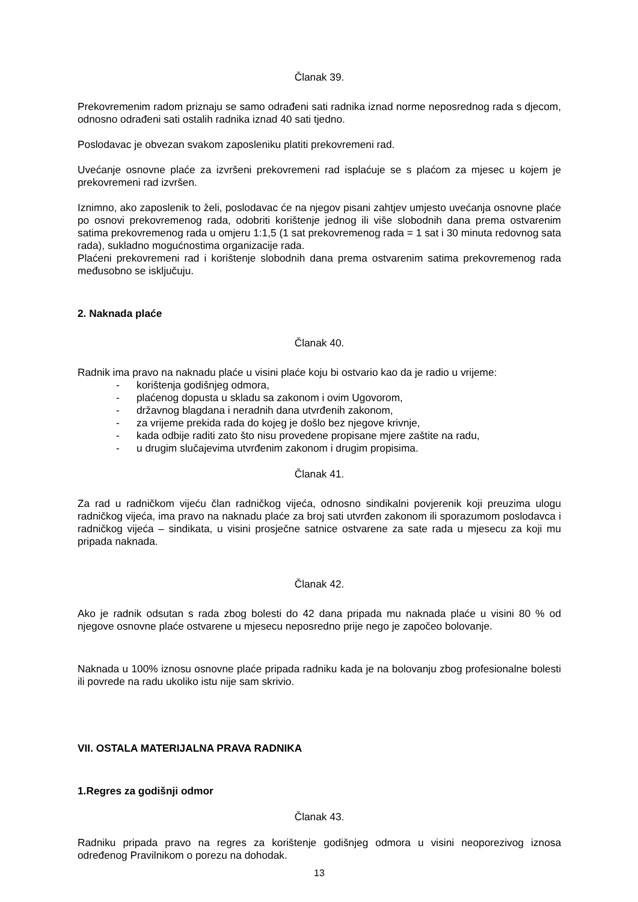Članak 39.
Prekovremenim radom priznaju se samo odrađeni sati radnika iznad norme neposrednog rada s djecom, odnosno odrađeni sati ostalih radnika iznad 40 sati tjedno.
Poslodavac je obvezan svakom zaposleniku platiti prekovremeni rad.
Uvećanje osnovne plaće za izvršeni prekovremeni rad isplaćuje se s plaćom za mjesec u kojem je prekovremeni rad izvršen.
Iznimno, ako zaposlenik to želi, poslodavac će na njegov pisani zahtjev umjesto uvećanja osnovne plaće po osnovi prekovremenog rada, odobriti korištenje jednog ili više slobodnih dana prema ostvarenim satima prekovremenog rada u omjeru 1:1,5 (1 sat prekovremenog rada = 1 sat i 30 minuta redovnog sata rada), sukladno mogućnostima organizacije rada.
Plaćeni prekovremeni rad i korištenje slobodnih dana prema ostvarenim satima prekovremenog rada međusobno se isključuju.
2. Naknada plaće
Članak 40.
Radnik ima pravo na naknadu plaće u visini plaće koju bi ostvario kao da je radio u vrijeme:
- korištenja godišnjeg odmora,
- plaćenog dopusta u skladu sa zakonom i ovim Ugovorom,
- državnog blagdana i neradnih dana utvrđenih zakonom,
- za vrijeme prekida rada do kojeg je došlo bez njegove krivnje,
- kada odbije raditi zato što nisu provedene propisane mjere zaštite na radu,
- u drugim slučajevima utvrđenim zakonom i drugim propisima.
Članak 41.
Za rad u radničkom vijeću član radničkog vijeća, odnosno sindikalni povjerenik koji preuzima ulogu radničkog vijeća, ima pravo na naknadu plaće za broj sati utvrđen zakonom ili sporazumom poslodavca i radničkog vijeća – sindikata, u visini prosječne satnice ostvarene za sate rada u mjesecu za koji mu pripada naknada.
Članak 42.
Ako je radnik odsutan s rada zbog bolesti do 42 dana pripada mu naknada plaće u visini 80 % od njegove osnovne plaće ostvarene u mjesecu neposredno prije nego je započeo bolovanje.
Naknada u 100% iznosu osnovne plaće pripada radniku kada je na bolovanju zbog profesionalne bolesti ili povrede na radu ukoliko istu nije sam skrivio.
VII. OSTALA MATERIJALNA PRAVA RADNIKA
1.Regres za godišnji odmor
Članak 43.
Radniku pripada pravo na regres za korištenje godišnjeg odmora u visini neoporezivog iznosa određenog Pravilnikom o porezu na dohodak.
13